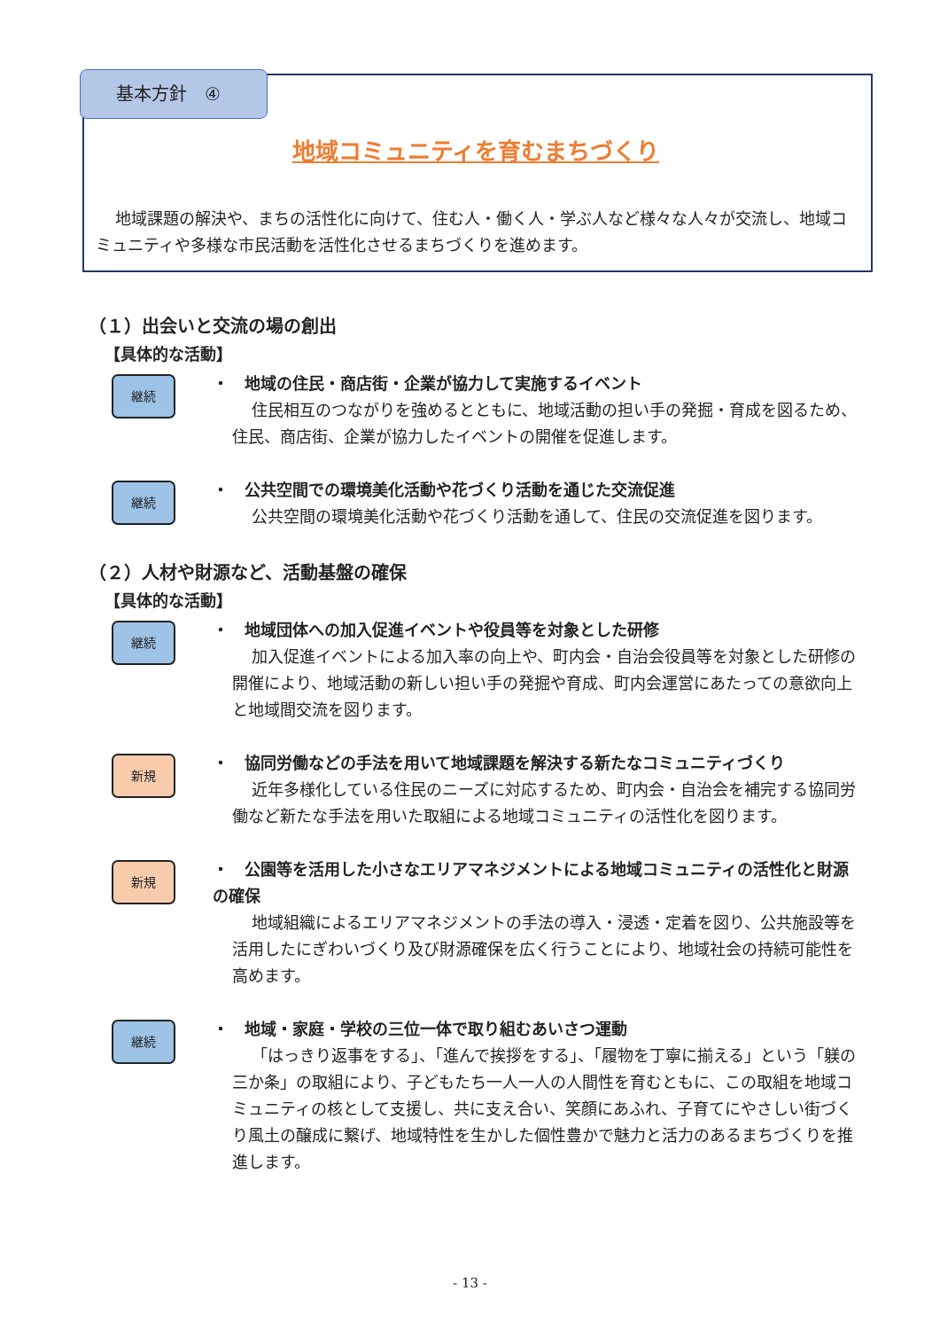基本方針　④
地域コミュニティを育むまちづくり
地域課題の解決や、まちの活性化に向けて、住む人・働く人・学ぶ人など様々な人々が交流し、地域コミュニティや多様な市民活動を活性化させるまちづくりを進めます。
（１）出会いと交流の場の創出
【具体的な活動】
継続
・　地域の住民・商店街・企業が協力して実施するイベント
住民相互のつながりを強めるとともに、地域活動の担い手の発掘・育成を図るため、住民、商店街、企業が協力したイベントの開催を促進します。
継続
・　公共空間での環境美化活動や花づくり活動を通じた交流促進
公共空間の環境美化活動や花づくり活動を通して、住民の交流促進を図ります。
（２）人材や財源など、活動基盤の確保
【具体的な活動】
継続
・　地域団体への加入促進イベントや役員等を対象とした研修
加入促進イベントによる加入率の向上や、町内会・自治会役員等を対象とした研修の開催により、地域活動の新しい担い手の発掘や育成、町内会運営にあたっての意欲向上と地域間交流を図ります。
新規
・　協同労働などの手法を用いて地域課題を解決する新たなコミュニティづくり
近年多様化している住民のニーズに対応するため、町内会・自治会を補完する協同労働など新たな手法を用いた取組による地域コミュニティの活性化を図ります。
新規
・　公園等を活用した小さなエリアマネジメントによる地域コミュニティの活性化と財源の確保
地域組織によるエリアマネジメントの手法の導入・浸透・定着を図り、公共施設等を活用したにぎわいづくり及び財源確保を広く行うことにより、地域社会の持続可能性を高めます。
継続
・　地域・家庭・学校の三位一体で取り組むあいさつ運動
「はっきり返事をする」、「進んで挨拶をする」、「履物を丁寧に揃える」という「躾の三か条」の取組により、子どもたち一人一人の人間性を育むともに、この取組を地域コミュニティの核として支援し、共に支え合い、笑顔にあふれ、子育てにやさしい街づくり風土の醸成に繋げ、地域特性を生かした個性豊かで魅力と活力のあるまちづくりを推進します。
- 13 -